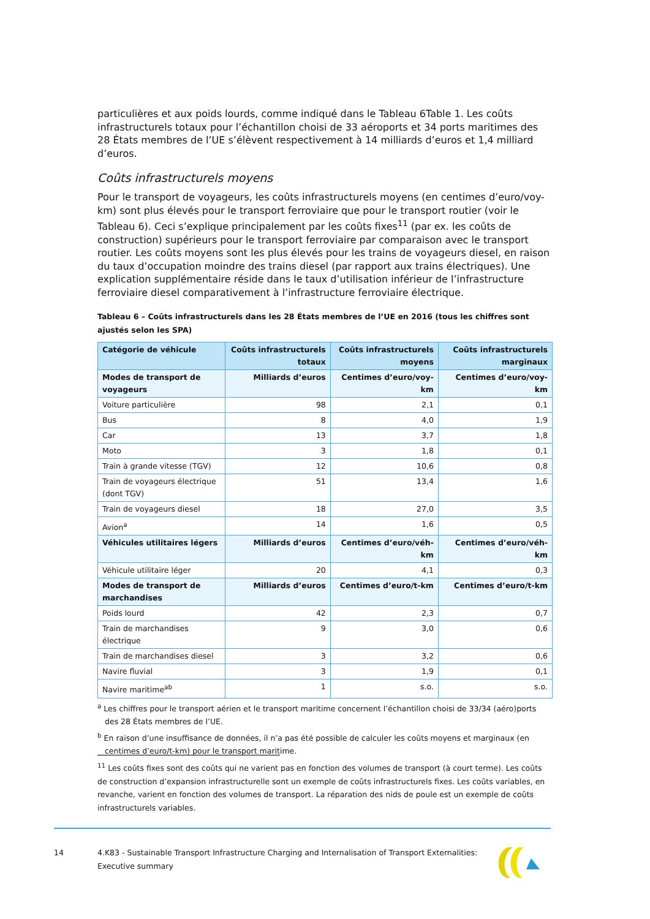particulières et aux poids lourds, comme indiqué dans le Tableau 6Table 1. Les coûts infrastructurels totaux pour l’échantillon choisi de 33 aéroports et 34 ports maritimes des 28 États membres de l’UE s’élèvent respectivement à 14 milliards d’euros et 1,4 milliard d’euros.
Coûts infrastructurels moyens
Pour le transport de voyageurs, les coûts infrastructurels moyens (en centimes d’euro/voy-km) sont plus élevés pour le transport ferroviaire que pour le transport routier (voir le Tableau 6). Ceci s’explique principalement par les coûts fixes<sup>11</sup> (par ex. les coûts de construction) supérieurs pour le transport ferroviaire par comparaison avec le transport routier. Les coûts moyens sont les plus élevés pour les trains de voyageurs diesel, en raison du taux d’occupation moindre des trains diesel (par rapport aux trains électriques). Une explication supplémentaire réside dans le taux d’utilisation inférieur de l’infrastructure ferroviaire diesel comparativement à l’infrastructure ferroviaire électrique.
Tableau 6 – Coûts infrastructurels dans les 28 États membres de l’UE en 2016 (tous les chiffres sont ajustés selon les SPA)
| Catégorie de véhicule | Coûts infrastructurels totaux | Coûts infrastructurels moyens | Coûts infrastructurels marginaux |
| --- | --- | --- | --- |
| Modes de transport de voyageurs | Milliards d’euros | Centimes d’euro/voy-km | Centimes d’euro/voy-km |
| Voiture particulière | 98 | 2,1 | 0,1 |
| Bus | 8 | 4,0 | 1,9 |
| Car | 13 | 3,7 | 1,8 |
| Moto | 3 | 1,8 | 0,1 |
| Train à grande vitesse (TGV) | 12 | 10,6 | 0,8 |
| Train de voyageurs électrique (dont TGV) | 51 | 13,4 | 1,6 |
| Train de voyageurs diesel | 18 | 27,0 | 3,5 |
| Avion<sup>a</sup> | 14 | 1,6 | 0,5 |
| Véhicules utilitaires légers | Milliards d’euros | Centimes d’euro/véh-km | Centimes d’euro/véh-km |
| Véhicule utilitaire léger | 20 | 4,1 | 0,3 |
| Modes de transport de marchandises | Milliards d’euros | Centimes d’euro/t-km | Centimes d’euro/t-km |
| Poids lourd | 42 | 2,3 | 0,7 |
| Train de marchandises électrique | 9 | 3,0 | 0,6 |
| Train de marchandises diesel | 3 | 3,2 | 0,6 |
| Navire fluvial | 3 | 1,9 | 0,1 |
| Navire maritime<sup>ab</sup> | 1 | s.o. | s.o. |
<sup>a</sup> Les chiffres pour le transport aérien et le transport maritime concernent l’échantillon choisi de 33/34 (aéro)ports des 28 États membres de l’UE.
<sup>b</sup> En raison d’une insuffisance de données, il n’a pas été possible de calculer les coûts moyens et marginaux (en centimes d’euro/t-km) pour le transport maritime.
<sup>11</sup> Les coûts fixes sont des coûts qui ne varient pas en fonction des volumes de transport (à court terme). Les coûts de construction d’expansion infrastructurelle sont un exemple de coûts infrastructurels fixes. Les coûts variables, en revanche, varient en fonction des volumes de transport. La réparation des nids de poule est un exemple de coûts infrastructurels variables.
14 4.K83 - Sustainable Transport Infrastructure Charging and Internalisation of Transport Externalities: Executive summary